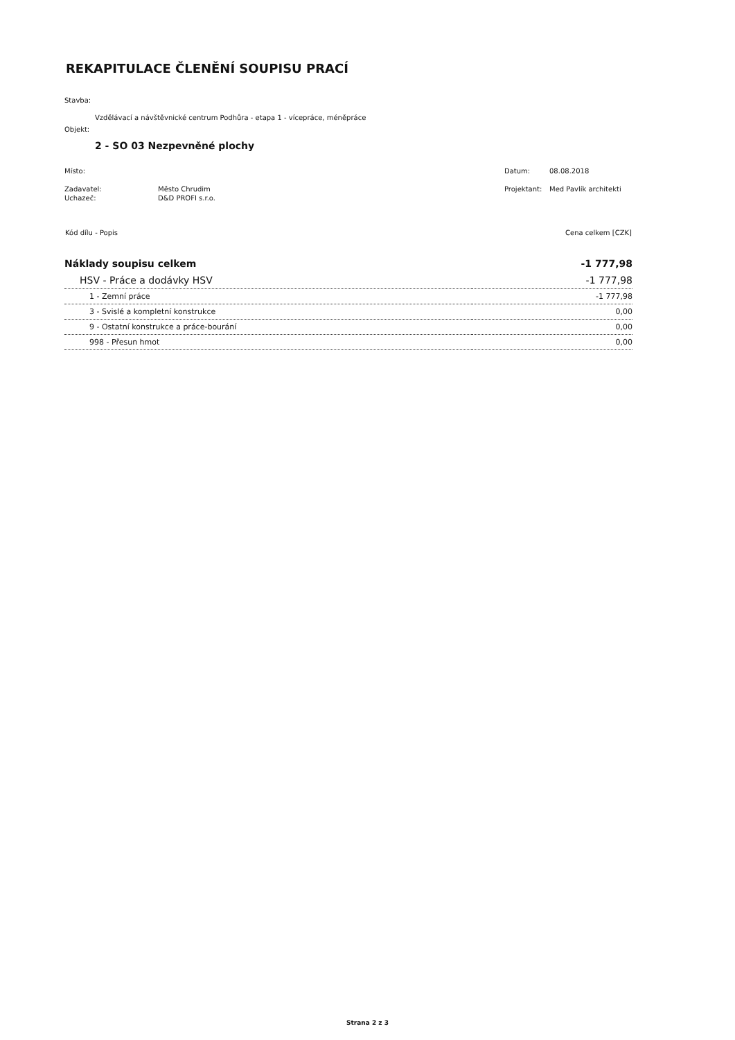REKAPITULACE ČLENĚNÍ SOUPISU PRACÍ
Stavba:
Vzdělávací a návštěvnické centrum Podhůra - etapa 1 - vícepráce, méněpráce
Objekt:
2 - SO 03 Nezpevněné plochy
| Místo: | | Datum: | 08.08.2018 |
| Zadavatel: | Město Chrudim | Projektant: | Med Pavlík architekti |
| Uchazeč: | D&D PROFI s.r.o. | | |
| Kód dílu - Popis | Cena celkem [CZK] |
| --- | --- |
| Náklady soupisu celkem | -1 777,98 |
| HSV - Práce a dodávky HSV | -1 777,98 |
| 1 - Zemní práce | -1 777,98 |
| 3 - Svislé a kompletní konstrukce | 0,00 |
| 9 - Ostatní konstrukce a práce-bourání | 0,00 |
| 998 - Přesun hmot | 0,00 |
Strana 2 z 3